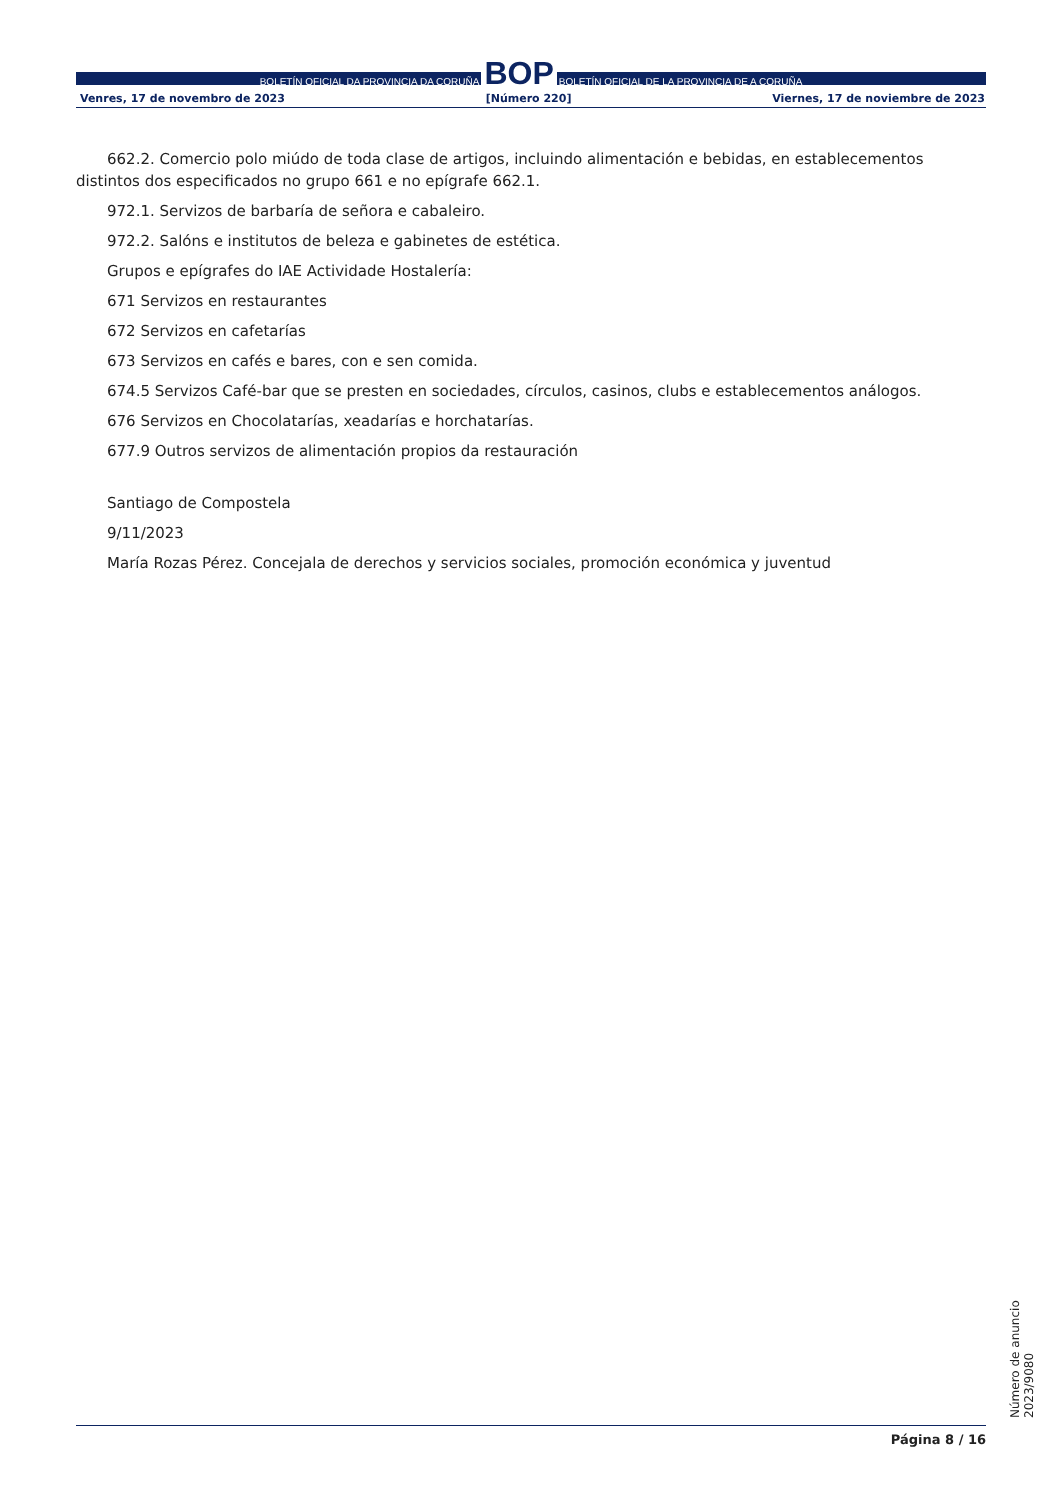BOLETÍN OFICIAL DA PROVINCIA DA CORUÑA BOP BOLETÍN OFICIAL DE LA PROVINCIA DE A CORUÑA
Venres, 17 de novembro de 2023 [Número 220] Viernes, 17 de noviembre de 2023
662.2. Comercio polo miúdo de toda clase de artigos, incluindo alimentación e bebidas, en establecementos distintos dos especificados no grupo 661 e no epígrafe 662.1.
972.1. Servizos de barbaría de señora e cabaleiro.
972.2. Salóns e institutos de beleza e gabinetes de estética.
Grupos e epígrafes do IAE Actividade Hostalería:
671 Servizos en restaurantes
672 Servizos en cafetarías
673 Servizos en cafés e bares, con e sen comida.
674.5 Servizos Café-bar que se presten en sociedades, círculos, casinos, clubs e establecementos análogos.
676 Servizos en Chocolatarías, xeadarías e horchatarías.
677.9 Outros servizos de alimentación propios da restauración
Santiago de Compostela
9/11/2023
María Rozas Pérez. Concejala de derechos y servicios sociales, promoción económica y juventud
Número de anuncio 2023/9080
Página 8 / 16